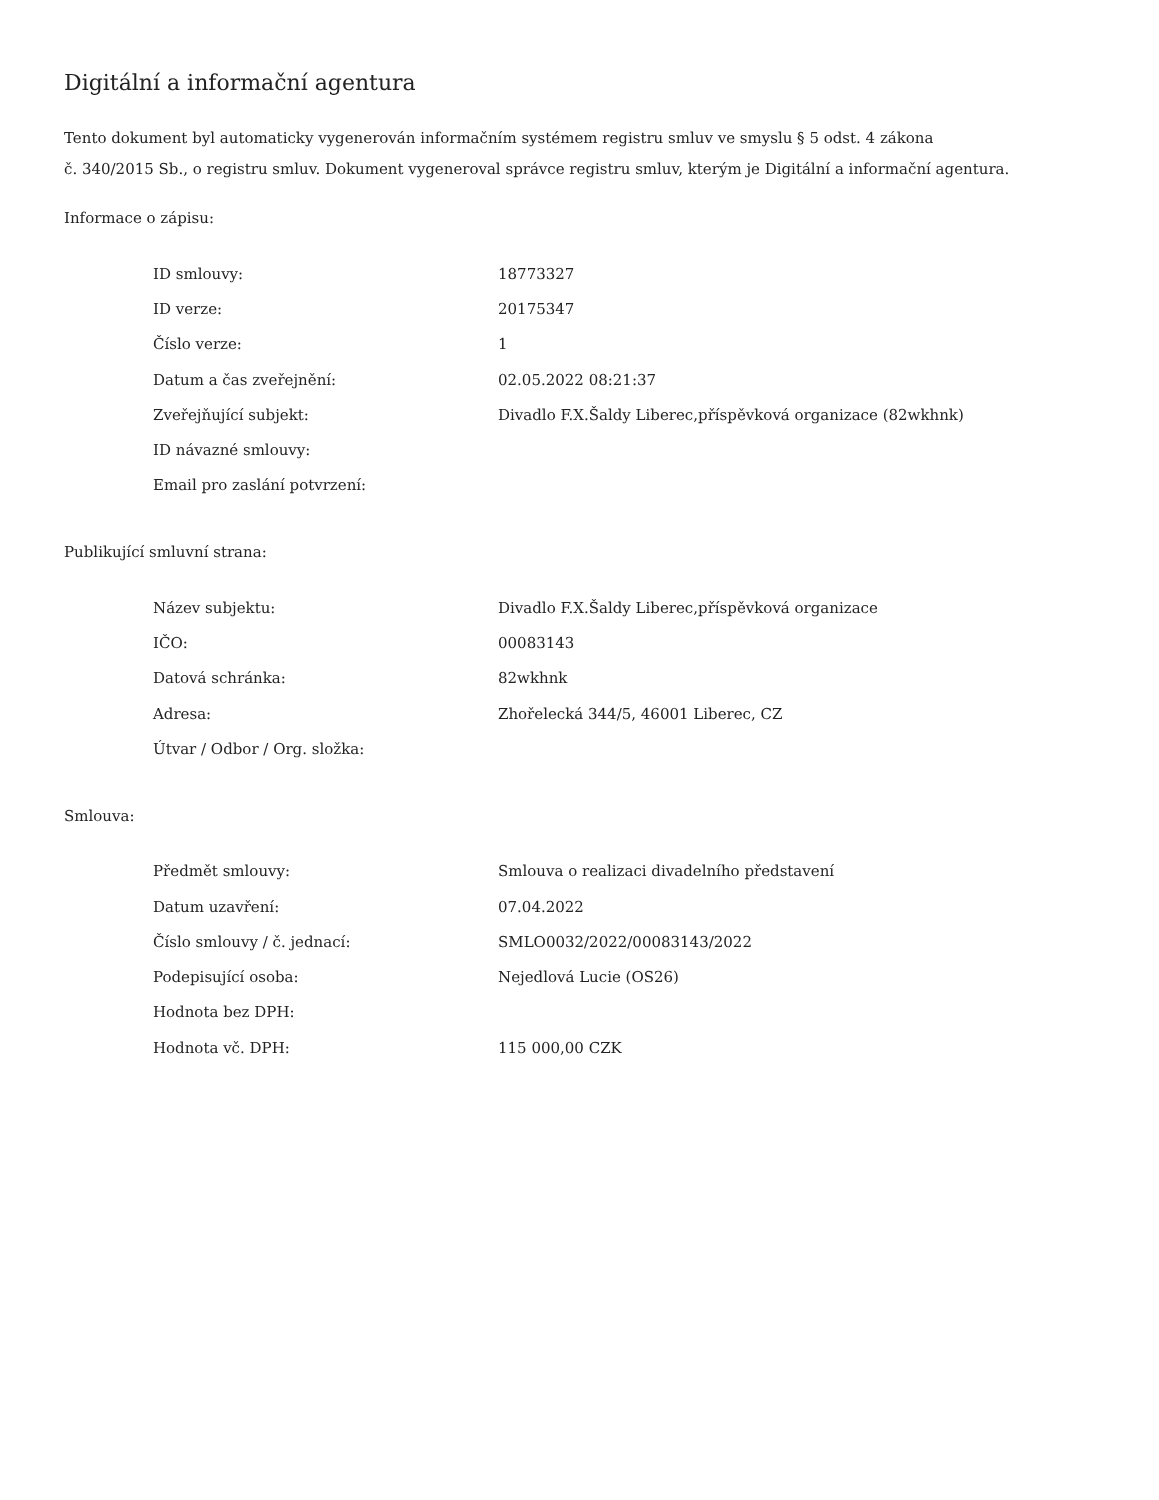Digitální a informační agentura
Tento dokument byl automaticky vygenerován informačním systémem registru smluv ve smyslu § 5 odst. 4 zákona
č. 340/2015 Sb., o registru smluv. Dokument vygeneroval správce registru smluv, kterým je Digitální a informační agentura.
Informace o zápisu:
| ID smlouvy: | 18773327 |
| ID verze: | 20175347 |
| Číslo verze: | 1 |
| Datum a čas zveřejnění: | 02.05.2022 08:21:37 |
| Zveřejňující subjekt: | Divadlo F.X.Šaldy Liberec,příspěvková organizace (82wkhnk) |
| ID návazné smlouvy: | |
| Email pro zaslání potvrzení: | |
Publikující smluvní strana:
| Název subjektu: | Divadlo F.X.Šaldy Liberec,příspěvková organizace |
| IČO: | 00083143 |
| Datová schránka: | 82wkhnk |
| Adresa: | Zhořelecká 344/5, 46001 Liberec, CZ |
| Útvar / Odbor / Org. složka: | |
Smlouva:
| Předmět smlouvy: | Smlouva o realizaci divadelního představení |
| Datum uzavření: | 07.04.2022 |
| Číslo smlouvy / č. jednací: | SMLO0032/2022/00083143/2022 |
| Podepisující osoba: | Nejedlová Lucie (OS26) |
| Hodnota bez DPH: | |
| Hodnota vč. DPH: | 115 000,00 CZK |